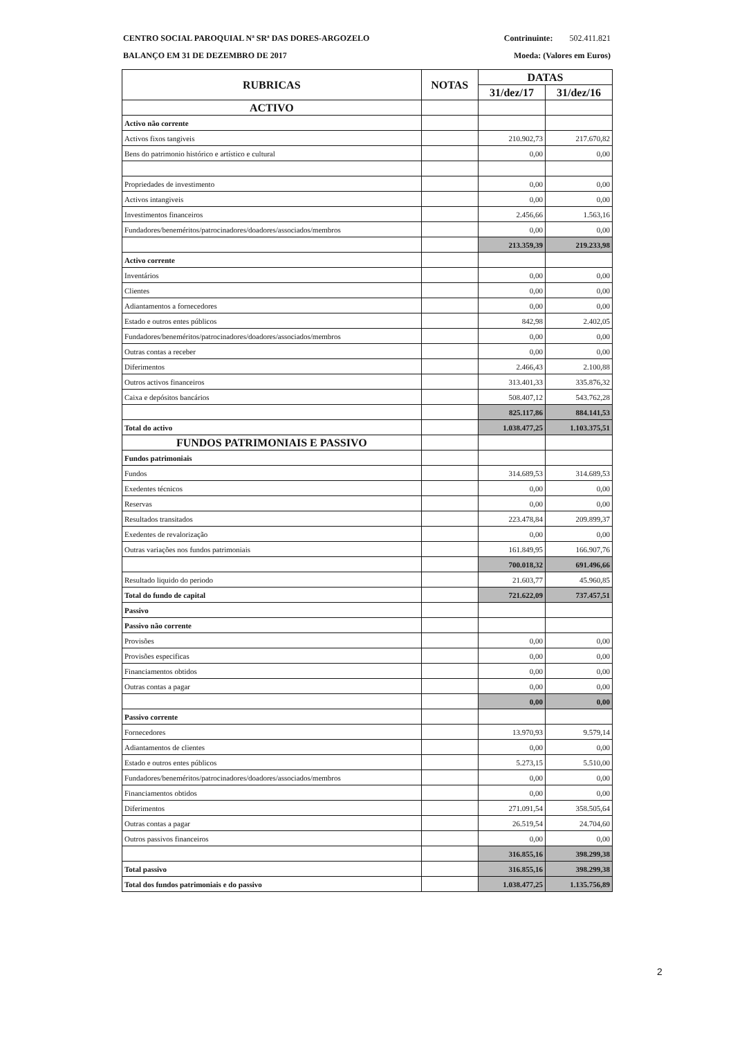CENTRO SOCIAL PAROQUIAL Nª SRª DAS DORES-ARGOZELO Contrinuinte: 502.411.821
BALANÇO EM 31 DE DEZEMBRO DE 2017 Moeda: (Valores em Euros)
| RUBRICAS | NOTAS | DATAS | |
| --- | --- | --- | --- |
| | | 31/dez/17 | 31/dez/16 |
| ACTIVO | | | |
| Activo não corrente | | | |
| Activos fixos tangiveis | | 210.902,73 | 217.670,82 |
| Bens do patrimonio histórico e artístico e cultural | | 0,00 | 0,00 |
| Propriedades de investimento | | 0,00 | 0,00 |
| Activos intangiveis | | 0,00 | 0,00 |
| Investimentos financeiros | | 2.456,66 | 1.563,16 |
| Fundadores/beneméritos/patrocinadores/doadores/associados/membros | | 0,00 | 0,00 |
| | | 213.359,39 | 219.233,98 |
| Activo corrente | | | |
| Inventários | | 0,00 | 0,00 |
| Clientes | | 0,00 | 0,00 |
| Adiantamentos a fornecedores | | 0,00 | 0,00 |
| Estado e outros entes públicos | | 842,98 | 2.402,05 |
| Fundadores/beneméritos/patrocinadores/doadores/associados/membros | | 0,00 | 0,00 |
| Outras contas a receber | | 0,00 | 0,00 |
| Diferimentos | | 2.466,43 | 2.100,88 |
| Outros activos financeiros | | 313.401,33 | 335.876,32 |
| Caixa e depósitos bancários | | 508.407,12 | 543.762,28 |
| | | 825.117,86 | 884.141,53 |
| Total do activo | | 1.038.477,25 | 1.103.375,51 |
| FUNDOS PATRIMONIAIS E PASSIVO | | | |
| Fundos patrimoniais | | | |
| Fundos | | 314.689,53 | 314.689,53 |
| Exedentes técnicos | | 0,00 | 0,00 |
| Reservas | | 0,00 | 0,00 |
| Resultados transitados | | 223.478,84 | 209.899,37 |
| Exedentes de revalorização | | 0,00 | 0,00 |
| Outras variações nos fundos patrimoniais | | 161.849,95 | 166.907,76 |
| | | 700.018,32 | 691.496,66 |
| Resultado liquido do periodo | | 21.603,77 | 45.960,85 |
| Total do fundo de capital | | 721.622,09 | 737.457,51 |
| Passivo | | | |
| Passivo não corrente | | | |
| Provisões | | 0,00 | 0,00 |
| Provisões especificas | | 0,00 | 0,00 |
| Financiamentos obtidos | | 0,00 | 0,00 |
| Outras contas a pagar | | 0,00 | 0,00 |
| | | 0,00 | 0,00 |
| Passivo corrente | | | |
| Fornecedores | | 13.970,93 | 9.579,14 |
| Adiantamentos de clientes | | 0,00 | 0,00 |
| Estado e outros entes públicos | | 5.273,15 | 5.510,00 |
| Fundadores/beneméritos/patrocinadores/doadores/associados/membros | | 0,00 | 0,00 |
| Financiamentos obtidos | | 0,00 | 0,00 |
| Diferimentos | | 271.091,54 | 358.505,64 |
| Outras contas a pagar | | 26.519,54 | 24.704,60 |
| Outros passivos financeiros | | 0,00 | 0,00 |
| | | 316.855,16 | 398.299,38 |
| Total passivo | | 316.855,16 | 398.299,38 |
| Total dos fundos patrimoniais e do passivo | | 1.038.477,25 | 1.135.756,89 |
2